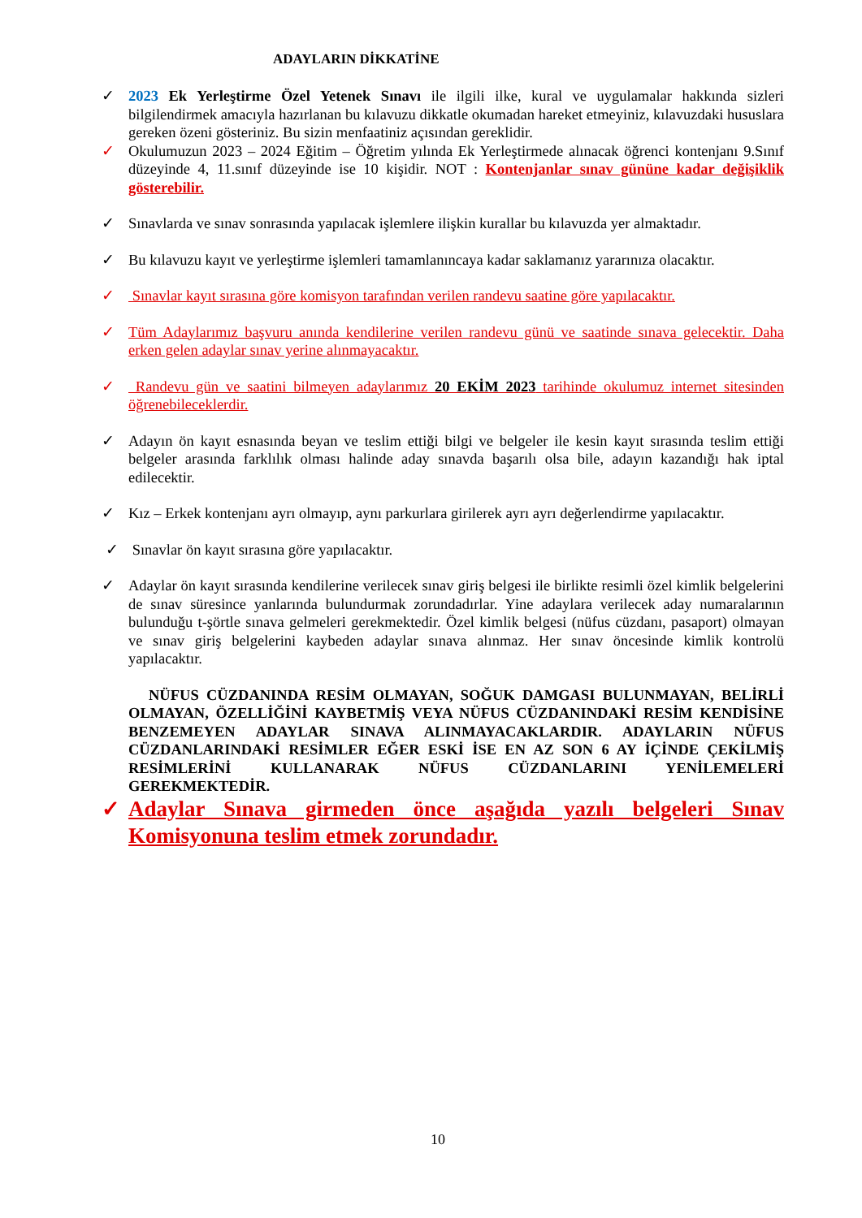ADAYLARIN DİKKATİNE
✓ 2023 Ek Yerleştirme Özel Yetenek Sınavı ile ilgili ilke, kural ve uygulamalar hakkında sizleri bilgilendirmek amacıyla hazırlanan bu kılavuzu dikkatle okumadan hareket etmeyiniz, kılavuzdaki hususlara gereken özeni gösteriniz. Bu sizin menfaatiniz açısından gereklidir.
✓ Okulumuzun 2023 – 2024 Eğitim – Öğretim yılında Ek Yerleştirmede alınacak öğrenci kontenjanı 9.Sınıf düzeyinde 4, 11.sınıf düzeyinde ise 10 kişidir. NOT : Kontenjanlar sınav gününe kadar değişiklik gösterebilir.
✓ Sınavlarda ve sınav sonrasında yapılacak işlemlere ilişkin kurallar bu kılavuzda yer almaktadır.
✓ Bu kılavuzu kayıt ve yerleştirme işlemleri tamamlanıncaya kadar saklamanız yararınıza olacaktır.
✓ Sınavlar kayıt sırasına göre komisyon tarafından verilen randevu saatine göre yapılacaktır.
✓ Tüm Adaylarımız başvuru anında kendilerine verilen randevu günü ve saatinde sınava gelecektir. Daha erken gelen adaylar sınav yerine alınmayacaktır.
✓ Randevu gün ve saatini bilmeyen adaylarımız 20 EKİM 2023 tarihinde okulumuz internet sitesinden öğrenebileceklerdir.
✓ Adayın ön kayıt esnasında beyan ve teslim ettiği bilgi ve belgeler ile kesin kayıt sırasında teslim ettiği belgeler arasında farklılık olması halinde aday sınavda başarılı olsa bile, adayın kazandığı hak iptal edilecektir.
✓ Kız – Erkek kontenjanı ayrı olmayıp, aynı parkurlara girilerek ayrı ayrı değerlendirme yapılacaktır.
✓ Sınavlar ön kayıt sırasına göre yapılacaktır.
✓ Adaylar ön kayıt sırasında kendilerine verilecek sınav giriş belgesi ile birlikte resimli özel kimlik belgelerini de sınav süresince yanlarında bulundurmak zorundadırlar. Yine adaylara verilecek aday numaralarının bulunduğu t-şörtle sınava gelmeleri gerekmektedir. Özel kimlik belgesi (nüfus cüzdanı, pasaport) olmayan ve sınav giriş belgelerini kaybeden adaylar sınava alınmaz. Her sınav öncesinde kimlik kontrolü yapılacaktır.
NÜFUS CÜZDANINDA RESİM OLMAYAN, SOĞUK DAMGASI BULUNMAYAN, BELİRLİ OLMAYAN, ÖZELLİĞİNİ KAYBETMİŞ VEYA NÜFUS CÜZDANINDAKİ RESİM KENDİSİNE BENZEMEYEN ADAYLAR SINAVA ALINMAYACAKLARDIR. ADAYLARIN NÜFUS CÜZDANLARINDAKİ RESİMLER EĞER ESKİ İSE EN AZ SON 6 AY İÇİNDE ÇEKİLMİŞ RESİMLERİNİ KULLANARAK NÜFUS CÜZDANLARINI YENİLEMELERİ GEREKMEKTEDİR.
✓ Adaylar Sınava girmeden önce aşağıda yazılı belgeleri Sınav Komisyonuna teslim etmek zorundadır.
10